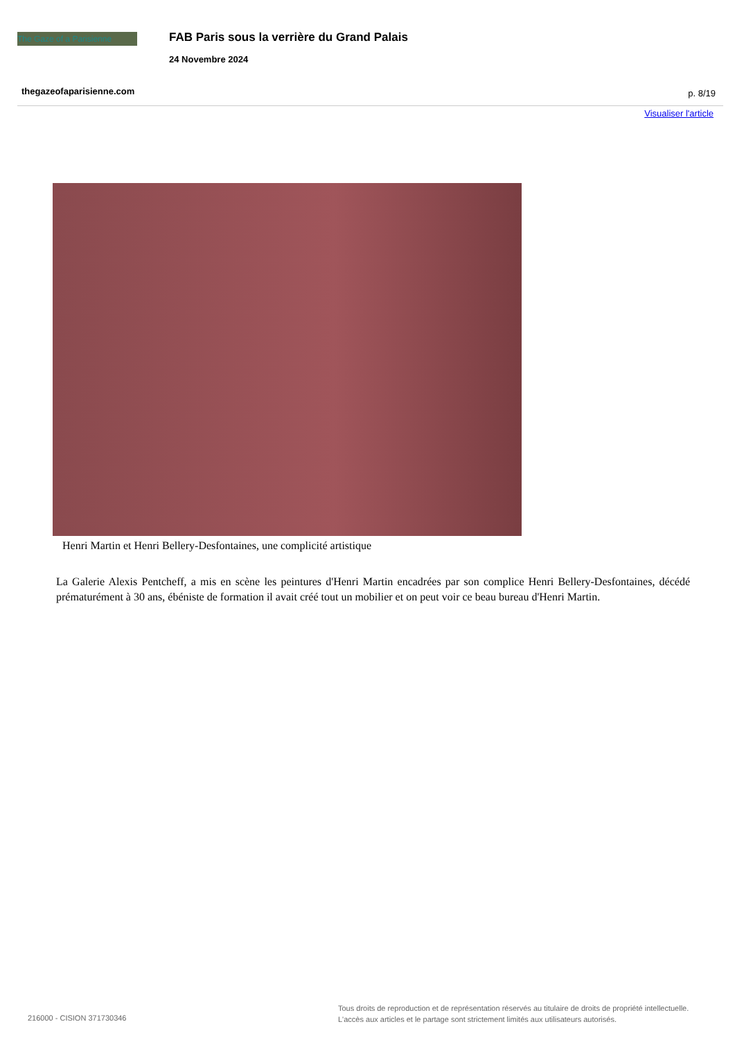The Gaze of a Parisienne
FAB Paris sous la verrière du Grand Palais
24 Novembre 2024
thegazeofaparisienne.com p. 8/19
Visualiser l'article
Henri Martin et Henri Bellery-Desfontaines, une complicité artistique
La Galerie Alexis Pentcheff, a mis en scène les peintures d'Henri Martin encadrées par son complice Henri Bellery-Desfontaines, décédé prématurément à 30 ans, ébéniste de formation il avait créé tout un mobilier et on peut voir ce beau bureau d'Henri Martin.
216000 - CISION 371730346
Tous droits de reproduction et de représentation réservés au titulaire de droits de propriété intellectuelle.
L'accès aux articles et le partage sont strictement limités aux utilisateurs autorisés.